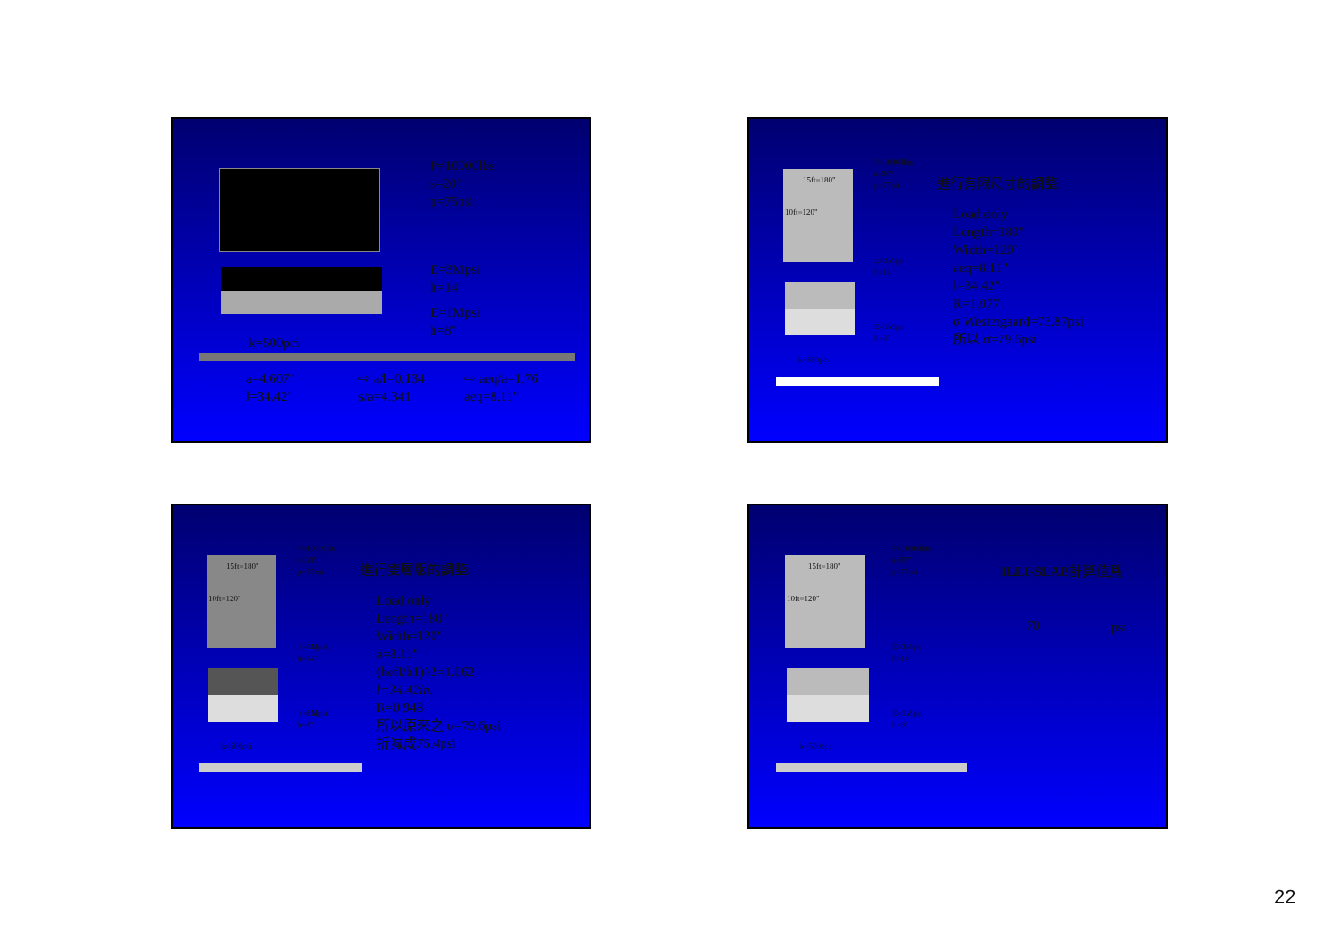P=10000lbs
s=20"
p=75psi
E=3Mpsi
h=14"
E=1Mpsi
h=8"
k=500pci
a=4.607"
l=34.42"
⇨ a/l=0.134
s/a=4.341
⇨ aeq/a=1.76
aeq=8.11"
15ft=180"
10ft=120"
P=10000lbs
s=30"
p=75psi
E=3Mpsi
h=14"
E=1Mpsi
h=8"
k=500pci
進行有限尺寸的調整:
Load only
Length=180"
Width=120"
aeq=8.11"
l=34.42"
R=1.077
σ Westergaard=73.87psi
所以 σ=79.6psi
15ft=180"
10ft=120"
P=10000lbs
s=30"
p=75psi
E=3Mpsi
h=14"
E=1Mpsi
h=8"
k=500pci
進行雙層版的調整:
Load only
Length=180"
Width=120"
a=8.11"
(heff/h1)^2=1.062
l=34.42in.
R=0.948
所以原來之 σ=79.6psi
折減成75.4psi
15ft=180"
10ft=120"
P=10000lbs
s=30"
p=75psi
E=3Mpsi
h=14"
E=1Mpsi
h=8"
k=500pci
ILLI-SLAB計算值爲
70 psi
22